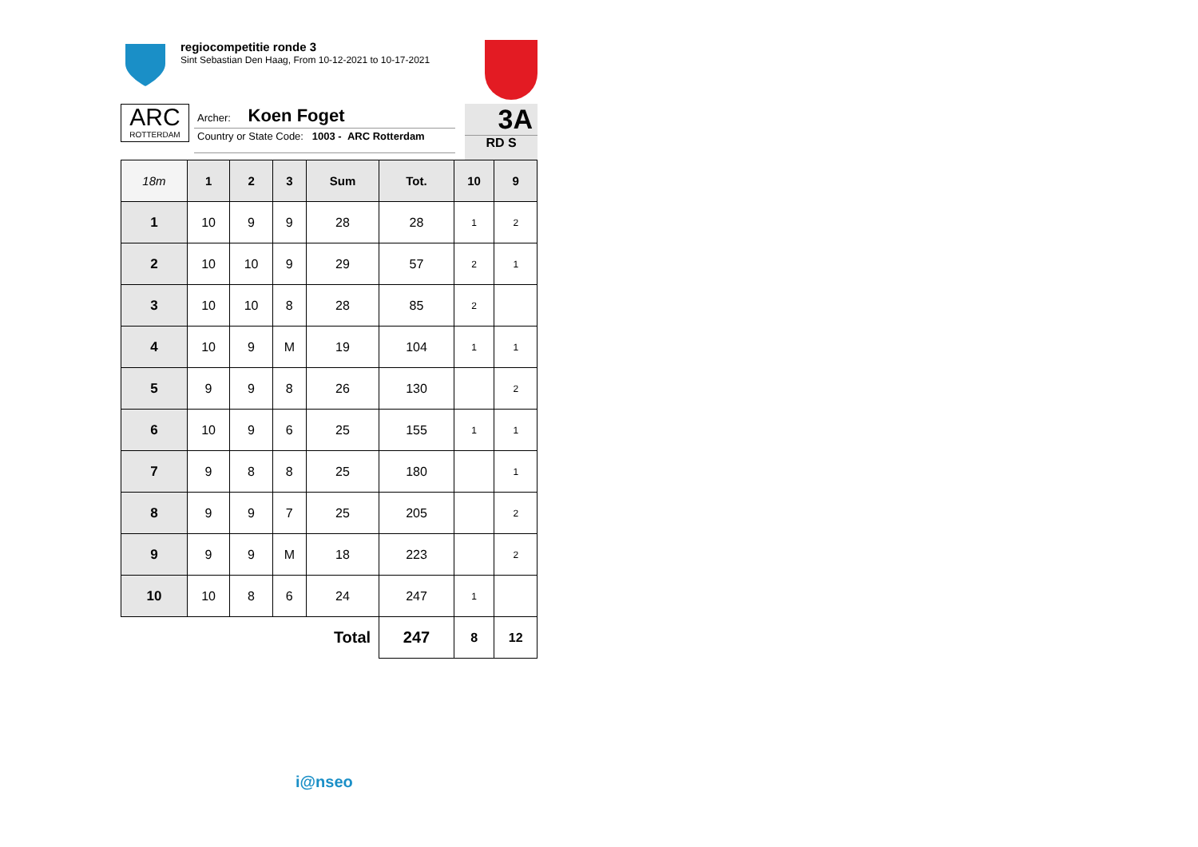regiocompetitie ronde 3
Sint Sebastian Den Haag, From 10-12-2021 to 10-17-2021
ARC
ROTTERDAM
Archer: Koen Foget
Country or State Code: 1003 - ARC Rotterdam
3A
RD S
| 18m | 1 | 2 | 3 | Sum | Tot. | 10 | 9 |
| --- | --- | --- | --- | --- | --- | --- | --- |
| 1 | 10 | 9 | 9 | 28 | 28 | 1 | 2 |
| 2 | 10 | 10 | 9 | 29 | 57 | 2 | 1 |
| 3 | 10 | 10 | 8 | 28 | 85 | 2 | |
| 4 | 10 | 9 | M | 19 | 104 | 1 | 1 |
| 5 | 9 | 9 | 8 | 26 | 130 | | 2 |
| 6 | 10 | 9 | 6 | 25 | 155 | 1 | 1 |
| 7 | 9 | 8 | 8 | 25 | 180 | | 1 |
| 8 | 9 | 9 | 7 | 25 | 205 | | 2 |
| 9 | 9 | 9 | M | 18 | 223 | | 2 |
| 10 | 10 | 8 | 6 | 24 | 247 | 1 | |
| Total | | | | | 247 | 8 | 12 |
i@nseo